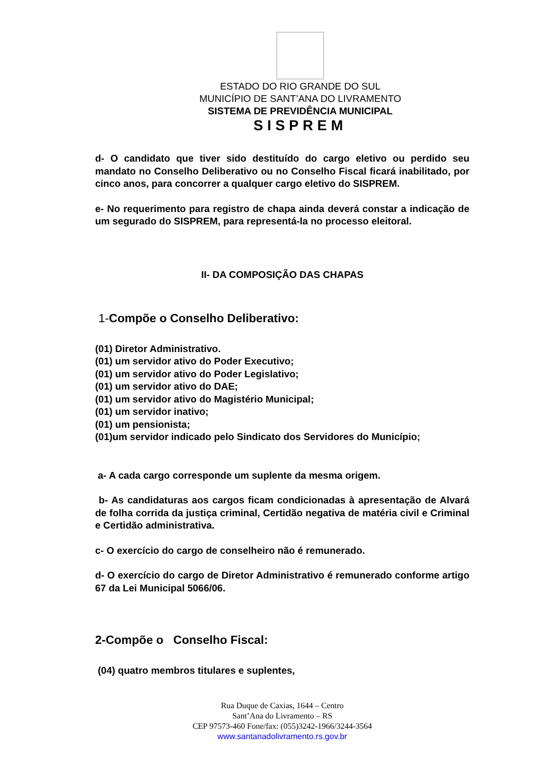ESTADO DO RIO GRANDE DO SUL
MUNICÍPIO DE SANT’ANA DO LIVRAMENTO
SISTEMA DE PREVIDÊNCIA MUNICIPAL
SISPREM
d- O candidato que tiver sido destituído do cargo eletivo ou perdido seu mandato no Conselho Deliberativo ou no Conselho Fiscal ficará inabilitado, por cinco anos, para concorrer a qualquer cargo eletivo do SISPREM.
e- No requerimento para registro de chapa ainda deverá constar a indicação de um segurado do SISPREM, para representá-la no processo eleitoral.
II- DA COMPOSIÇÃO DAS CHAPAS
1-Compõe o Conselho Deliberativo:
(01) Diretor Administrativo.
(01) um servidor ativo do Poder Executivo;
(01) um servidor ativo do Poder Legislativo;
(01) um servidor ativo do DAE;
(01) um servidor ativo do Magistério Municipal;
(01) um servidor inativo;
(01) um pensionista;
(01)um servidor indicado pelo Sindicato dos Servidores do Município;
a- A cada cargo corresponde um suplente da mesma origem.
b- As candidaturas aos cargos ficam condicionadas à apresentação de Alvará de folha corrida da justiça criminal, Certidão negativa de matéria civil e Criminal e Certidão administrativa.
c- O exercício do cargo de conselheiro não é remunerado.
d- O exercício do cargo de Diretor Administrativo é remunerado conforme artigo 67 da Lei Municipal 5066/06.
2-Compõe o Conselho Fiscal:
(04) quatro membros titulares e suplentes,
Rua Duque de Caxias, 1644 – Centro
Sant’Ana do Livramento – RS
CEP 97573-460 Fone/fax: (055)3242-1966/3244-3564
www.santanadolivramento.rs.gov.br